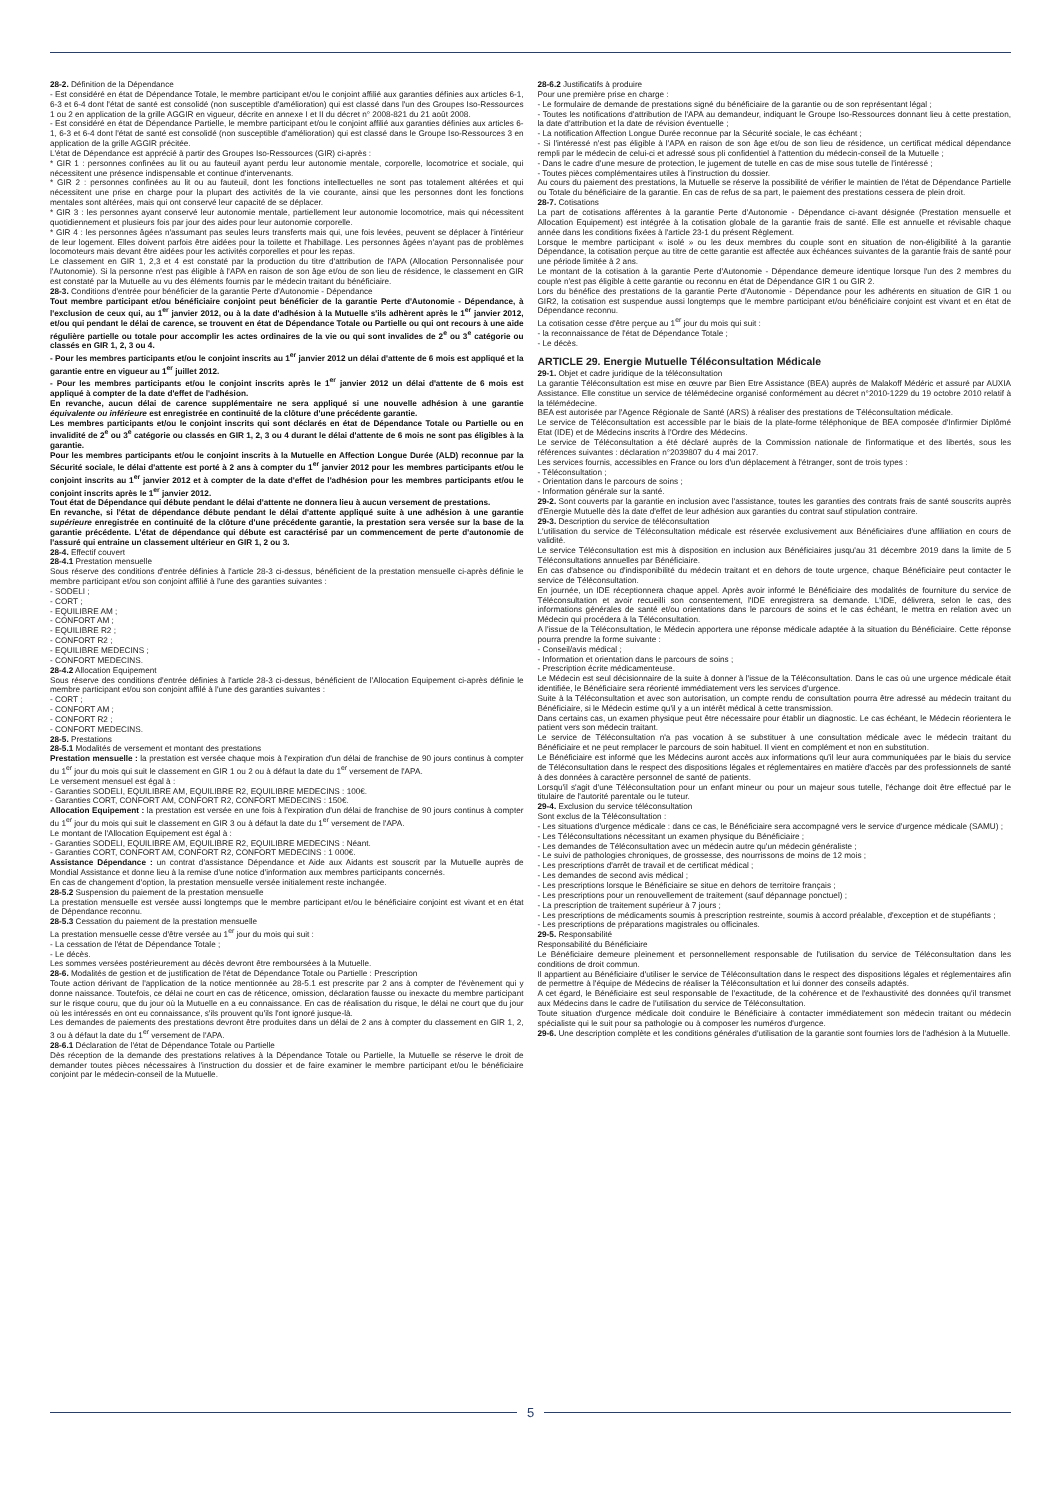28-2. Définition de la Dépendance
- Est considéré en état de Dépendance Totale, le membre participant et/ou le conjoint affilié aux garanties définies aux articles 6-1, 6-3 et 6-4 dont l'état de santé est consolidé (non susceptible d'amélioration) qui est classé dans l'un des Groupes Iso-Ressources 1 ou 2 en application de la grille AGGIR en vigueur, décrite en annexe I et II du décret n° 2008-821 du 21 août 2008.
- Est considéré en état de Dépendance Partielle, le membre participant et/ou le conjoint affilié aux garanties définies aux articles 6-1, 6-3 et 6-4 dont l'état de santé est consolidé (non susceptible d'amélioration) qui est classé dans le Groupe Iso-Ressources 3 en application de la grille AGGIR précitée.
L'état de Dépendance est apprécié à partir des Groupes Iso-Ressources (GIR) ci-après :
* GIR 1 : personnes confinées au lit ou au fauteuil ayant perdu leur autonomie mentale, corporelle, locomotrice et sociale, qui nécessitent une présence indispensable et continue d'intervenants.
* GIR 2 : personnes confinées au lit ou au fauteuil, dont les fonctions intellectuelles ne sont pas totalement altérées et qui nécessitent une prise en charge pour la plupart des activités de la vie courante, ainsi que les personnes dont les fonctions mentales sont altérées, mais qui ont conservé leur capacité de se déplacer.
* GIR 3 : les personnes ayant conservé leur autonomie mentale, partiellement leur autonomie locomotrice, mais qui nécessitent quotidiennement et plusieurs fois par jour des aides pour leur autonomie corporelle.
* GIR 4 : les personnes âgées n'assumant pas seules leurs transferts mais qui, une fois levées, peuvent se déplacer à l'intérieur de leur logement. Elles doivent parfois être aidées pour la toilette et l'habillage. Les personnes âgées n'ayant pas de problèmes locomoteurs mais devant être aidées pour les activités corporelles et pour les repas.
Le classement en GIR 1, 2,3 et 4 est constaté par la production du titre d'attribution de l'APA (Allocation Personnalisée pour l'Autonomie). Si la personne n'est pas éligible à l'APA en raison de son âge et/ou de son lieu de résidence, le classement en GIR est constaté par la Mutuelle au vu des éléments fournis par le médecin traitant du bénéficiaire.
28-3. Conditions d'entrée pour bénéficier de la garantie Perte d'Autonomie - Dépendance
Tout membre participant et/ou bénéficiaire conjoint peut bénéficier de la garantie Perte d'Autonomie - Dépendance, à l'exclusion de ceux qui, au 1<sup>er</sup> janvier 2012, ou à la date d'adhésion à la Mutuelle s'ils adhèrent après le 1<sup>er</sup> janvier 2012, et/ou qui pendant le délai de carence, se trouvent en état de Dépendance Totale ou Partielle ou qui ont recours à une aide régulière partielle ou totale pour accomplir les actes ordinaires de la vie ou qui sont invalides de 2<sup>e</sup> ou 3<sup>e</sup> catégorie ou classés en GIR 1, 2, 3 ou 4.
- Pour les membres participants et/ou le conjoint inscrits au 1<sup>er</sup> janvier 2012 un délai d'attente de 6 mois est appliqué et la garantie entre en vigueur au 1<sup>er</sup> juillet 2012.
- Pour les membres participants et/ou le conjoint inscrits après le 1<sup>er</sup> janvier 2012 un délai d'attente de 6 mois est appliqué à compter de la date d'effet de l'adhésion.
En revanche, aucun délai de carence supplémentaire ne sera appliqué si une nouvelle adhésion à une garantie équivalente ou inférieure est enregistrée en continuité de la clôture d'une précédente garantie.
Les membres participants et/ou le conjoint inscrits qui sont déclarés en état de Dépendance Totale ou Partielle ou en invalidité de 2<sup>e</sup> ou 3<sup>e</sup> catégorie ou classés en GIR 1, 2, 3 ou 4 durant le délai d'attente de 6 mois ne sont pas éligibles à la garantie.
Pour les membres participants et/ou le conjoint inscrits à la Mutuelle en Affection Longue Durée (ALD) reconnue par la Sécurité sociale, le délai d'attente est porté à 2 ans à compter du 1<sup>er</sup> janvier 2012 pour les membres participants et/ou le conjoint inscrits au 1<sup>er</sup> janvier 2012 et à compter de la date d'effet de l'adhésion pour les membres participants et/ou le conjoint inscrits après le 1<sup>er</sup> janvier 2012.
Tout état de Dépendance qui débute pendant le délai d'attente ne donnera lieu à aucun versement de prestations.
En revanche, si l'état de dépendance débute pendant le délai d'attente appliqué suite à une adhésion à une garantie supérieure enregistrée en continuité de la clôture d'une précédente garantie, la prestation sera versée sur la base de la garantie précédente. L'état de dépendance qui débute est caractérisé par un commencement de perte d'autonomie de l'assuré qui entraine un classement ultérieur en GIR 1, 2 ou 3.
28-4. Effectif couvert
28-4.1 Prestation mensuelle
Sous réserve des conditions d'entrée définies à l'article 28-3 ci-dessus, bénéficient de la prestation mensuelle ci-après définie le membre participant et/ou son conjoint affilié à l'une des garanties suivantes :
- SODELI ;
- CORT ;
- EQUILIBRE AM ;
- CONFORT AM ;
- EQUILIBRE R2 ;
- CONFORT R2 ;
- EQUILIBRE MEDECINS ;
- CONFORT MEDECINS.
28-4.2 Allocation Equipement
Sous réserve des conditions d'entrée définies à l'article 28-3 ci-dessus, bénéficient de l'Allocation Equipement ci-après définie le membre participant et/ou son conjoint affilé à l'une des garanties suivantes :
- CORT ;
- CONFORT AM ;
- CONFORT R2 ;
- CONFORT MEDECINS.
28-5. Prestations
28-5.1 Modalités de versement et montant des prestations
Prestation mensuelle : la prestation est versée chaque mois à l'expiration d'un délai de franchise de 90 jours continus à compter du 1<sup>er</sup> jour du mois qui suit le classement en GIR 1 ou 2 ou à défaut la date du 1<sup>er</sup> versement de l'APA.
Le versement mensuel est égal à :
- Garanties SODELI, EQUILIBRE AM, EQUILIBRE R2, EQUILIBRE MEDECINS : 100€.
- Garanties CORT, CONFORT AM, CONFORT R2, CONFORT MEDECINS : 150€.
Allocation Equipement : la prestation est versée en une fois à l'expiration d'un délai de franchise de 90 jours continus à compter du 1<sup>er</sup> jour du mois qui suit le classement en GIR 3 ou à défaut la date du 1<sup>er</sup> versement de l'APA.
Le montant de l'Allocation Equipement est égal à :
- Garanties SODELI, EQUILIBRE AM, EQUILIBRE R2, EQUILIBRE MEDECINS : Néant.
- Garanties CORT, CONFORT AM, CONFORT R2, CONFORT MEDECINS : 1 000€.
Assistance Dépendance : un contrat d'assistance Dépendance et Aide aux Aidants est souscrit par la Mutuelle auprès de Mondial Assistance et donne lieu à la remise d'une notice d'information aux membres participants concernés.
En cas de changement d'option, la prestation mensuelle versée initialement reste inchangée.
28-5.2 Suspension du paiement de la prestation mensuelle
La prestation mensuelle est versée aussi longtemps que le membre participant et/ou le bénéficiaire conjoint est vivant et en état de Dépendance reconnu.
28-5.3 Cessation du paiement de la prestation mensuelle
La prestation mensuelle cesse d'être versée au 1<sup>er</sup> jour du mois qui suit :
- La cessation de l'état de Dépendance Totale ;
- Le décès.
Les sommes versées postérieurement au décès devront être remboursées à la Mutuelle.
28-6. Modalités de gestion et de justification de l'état de Dépendance Totale ou Partielle : Prescription
Toute action dérivant de l'application de la notice mentionnée au 28-5.1 est prescrite par 2 ans à compter de l'évènement qui y donne naissance. Toutefois, ce délai ne court en cas de réticence, omission, déclaration fausse ou inexacte du membre participant sur le risque couru, que du jour où la Mutuelle en a eu connaissance. En cas de réalisation du risque, le délai ne court que du jour où les intéressés en ont eu connaissance, s'ils prouvent qu'ils l'ont ignoré jusque-là.
Les demandes de paiements des prestations devront être produites dans un délai de 2 ans à compter du classement en GIR 1, 2, 3 ou à défaut la date du 1<sup>er</sup> versement de l'APA.
28-6.1 Déclaration de l'état de Dépendance Totale ou Partielle
Dès réception de la demande des prestations relatives à la Dépendance Totale ou Partielle, la Mutuelle se réserve le droit de demander toutes pièces nécessaires à l'instruction du dossier et de faire examiner le membre participant et/ou le bénéficiaire conjoint par le médecin-conseil de la Mutuelle.
28-6.2 Justificatifs à produire
Pour une première prise en charge :
- Le formulaire de demande de prestations signé du bénéficiaire de la garantie ou de son représentant légal ;
- Toutes les notifications d'attribution de l'APA au demandeur, indiquant le Groupe Iso-Ressources donnant lieu à cette prestation, la date d'attribution et la date de révision éventuelle ;
- La notification Affection Longue Durée reconnue par la Sécurité sociale, le cas échéant ;
- Si l'intéressé n'est pas éligible à l'APA en raison de son âge et/ou de son lieu de résidence, un certificat médical dépendance rempli par le médecin de celui-ci et adressé sous pli confidentiel à l'attention du médecin-conseil de la Mutuelle ;
- Dans le cadre d'une mesure de protection, le jugement de tutelle en cas de mise sous tutelle de l'intéressé ;
- Toutes pièces complémentaires utiles à l'instruction du dossier.
Au cours du paiement des prestations, la Mutuelle se réserve la possibilité de vérifier le maintien de l'état de Dépendance Partielle ou Totale du bénéficiaire de la garantie. En cas de refus de sa part, le paiement des prestations cessera de plein droit.
28-7. Cotisations
La part de cotisations afférentes à la garantie Perte d'Autonomie - Dépendance ci-avant désignée (Prestation mensuelle et Allocation Equipement) est intégrée à la cotisation globale de la garantie frais de santé. Elle est annuelle et révisable chaque année dans les conditions fixées à l'article 23-1 du présent Règlement.
Lorsque le membre participant « isolé » ou les deux membres du couple sont en situation de non-éligibilité à la garantie Dépendance, la cotisation perçue au titre de cette garantie est affectée aux échéances suivantes de la garantie frais de santé pour une période limitée à 2 ans.
Le montant de la cotisation à la garantie Perte d'Autonomie - Dépendance demeure identique lorsque l'un des 2 membres du couple n'est pas éligible à cette garantie ou reconnu en état de Dépendance GIR 1 ou GIR 2.
Lors du bénéfice des prestations de la garantie Perte d'Autonomie - Dépendance pour les adhérents en situation de GIR 1 ou GIR2, la cotisation est suspendue aussi longtemps que le membre participant et/ou bénéficiaire conjoint est vivant et en état de Dépendance reconnu.
La cotisation cesse d'être perçue au 1<sup>er</sup> jour du mois qui suit :
- la reconnaissance de l'état de Dépendance Totale ;
- Le décès.
ARTICLE 29. Energie Mutuelle Téléconsultation Médicale
29-1. Objet et cadre juridique de la téléconsultation
La garantie Téléconsultation est mise en œuvre par Bien Etre Assistance (BEA) auprès de Malakoff Médéric et assuré par AUXIA Assistance. Elle constitue un service de télémédecine organisé conformément au décret n°2010-1229 du 19 octobre 2010 relatif à la télémédecine.
BEA est autorisée par l'Agence Régionale de Santé (ARS) à réaliser des prestations de Téléconsultation médicale.
Le service de Téléconsultation est accessible par le biais de la plate-forme téléphonique de BEA composée d'Infirmier Diplômé Etat (IDE) et de Médecins inscrits à l'Ordre des Médecins.
Le service de Téléconsultation a été déclaré auprès de la Commission nationale de l'informatique et des libertés, sous les références suivantes : déclaration n°2039807 du 4 mai 2017.
Les services fournis, accessibles en France ou lors d'un déplacement à l'étranger, sont de trois types :
- Téléconsultation ;
- Orientation dans le parcours de soins ;
- Information générale sur la santé.
29-2. Sont couverts par la garantie en inclusion avec l'assistance, toutes les garanties des contrats frais de santé souscrits auprès d'Energie Mutuelle dès la date d'effet de leur adhésion aux garanties du contrat sauf stipulation contraire.
29-3. Description du service de téléconsultation
L'utilisation du service de Téléconsultation médicale est réservée exclusivement aux Bénéficiaires d'une affiliation en cours de validité.
Le service Téléconsultation est mis à disposition en inclusion aux Bénéficiaires jusqu'au 31 décembre 2019 dans la limite de 5 Téléconsultations annuelles par Bénéficiaire.
En cas d'absence ou d'indisponibilité du médecin traitant et en dehors de toute urgence, chaque Bénéficiaire peut contacter le service de Téléconsultation.
En journée, un IDE réceptionnera chaque appel. Après avoir informé le Bénéficiaire des modalités de fourniture du service de Téléconsultation et avoir recueilli son consentement, l'IDE enregistrera sa demande. L'IDE, délivrera, selon le cas, des informations générales de santé et/ou orientations dans le parcours de soins et le cas échéant, le mettra en relation avec un Médecin qui procédera à la Téléconsultation.
A l'issue de la Téléconsultation, le Médecin apportera une réponse médicale adaptée à la situation du Bénéficiaire. Cette réponse pourra prendre la forme suivante :
- Conseil/avis médical ;
- Information et orientation dans le parcours de soins ;
- Prescription écrite médicamenteuse.
Le Médecin est seul décisionnaire de la suite à donner à l'issue de la Téléconsultation. Dans le cas où une urgence médicale était identifiée, le Bénéficiaire sera réorienté immédiatement vers les services d'urgence.
Suite à la Téléconsultation et avec son autorisation, un compte rendu de consultation pourra être adressé au médecin traitant du Bénéficiaire, si le Médecin estime qu'il y a un intérêt médical à cette transmission.
Dans certains cas, un examen physique peut être nécessaire pour établir un diagnostic. Le cas échéant, le Médecin réorientera le patient vers son médecin traitant.
Le service de Téléconsultation n'a pas vocation à se substituer à une consultation médicale avec le médecin traitant du Bénéficiaire et ne peut remplacer le parcours de soin habituel. Il vient en complément et non en substitution.
Le Bénéficiaire est informé que les Médecins auront accès aux informations qu'il leur aura communiquées par le biais du service de Téléconsultation dans le respect des dispositions légales et réglementaires en matière d'accès par des professionnels de santé à des données à caractère personnel de santé de patients.
Lorsqu'il s'agit d'une Téléconsultation pour un enfant mineur ou pour un majeur sous tutelle, l'échange doit être effectué par le titulaire de l'autorité parentale ou le tuteur.
29-4. Exclusion du service téléconsultation
Sont exclus de la Téléconsultation :
- Les situations d'urgence médicale : dans ce cas, le Bénéficiaire sera accompagné vers le service d'urgence médicale (SAMU) ;
- Les Téléconsultations nécessitant un examen physique du Bénéficiaire ;
- Les demandes de Téléconsultation avec un médecin autre qu'un médecin généraliste ;
- Le suivi de pathologies chroniques, de grossesse, des nourrissons de moins de 12 mois ;
- Les prescriptions d'arrêt de travail et de certificat médical ;
- Les demandes de second avis médical ;
- Les prescriptions lorsque le Bénéficiaire se situe en dehors de territoire français ;
- Les prescriptions pour un renouvellement de traitement (sauf dépannage ponctuel) ;
- La prescription de traitement supérieur à 7 jours ;
- Les prescriptions de médicaments soumis à prescription restreinte, soumis à accord préalable, d'exception et de stupéfiants ;
- Les prescriptions de préparations magistrales ou officinales.
29-5. Responsabilité
Responsabilité du Bénéficiaire
Le Bénéficiaire demeure pleinement et personnellement responsable de l'utilisation du service de Téléconsultation dans les conditions de droit commun.
Il appartient au Bénéficiaire d'utiliser le service de Téléconsultation dans le respect des dispositions légales et réglementaires afin de permettre à l'équipe de Médecins de réaliser la Téléconsultation et lui donner des conseils adaptés.
A cet égard, le Bénéficiaire est seul responsable de l'exactitude, de la cohérence et de l'exhaustivité des données qu'il transmet aux Médecins dans le cadre de l'utilisation du service de Téléconsultation.
Toute situation d'urgence médicale doit conduire le Bénéficiaire à contacter immédiatement son médecin traitant ou médecin spécialiste qui le suit pour sa pathologie ou à composer les numéros d'urgence.
29-6. Une description complète et les conditions générales d'utilisation de la garantie sont fournies lors de l'adhésion à la Mutuelle.
5